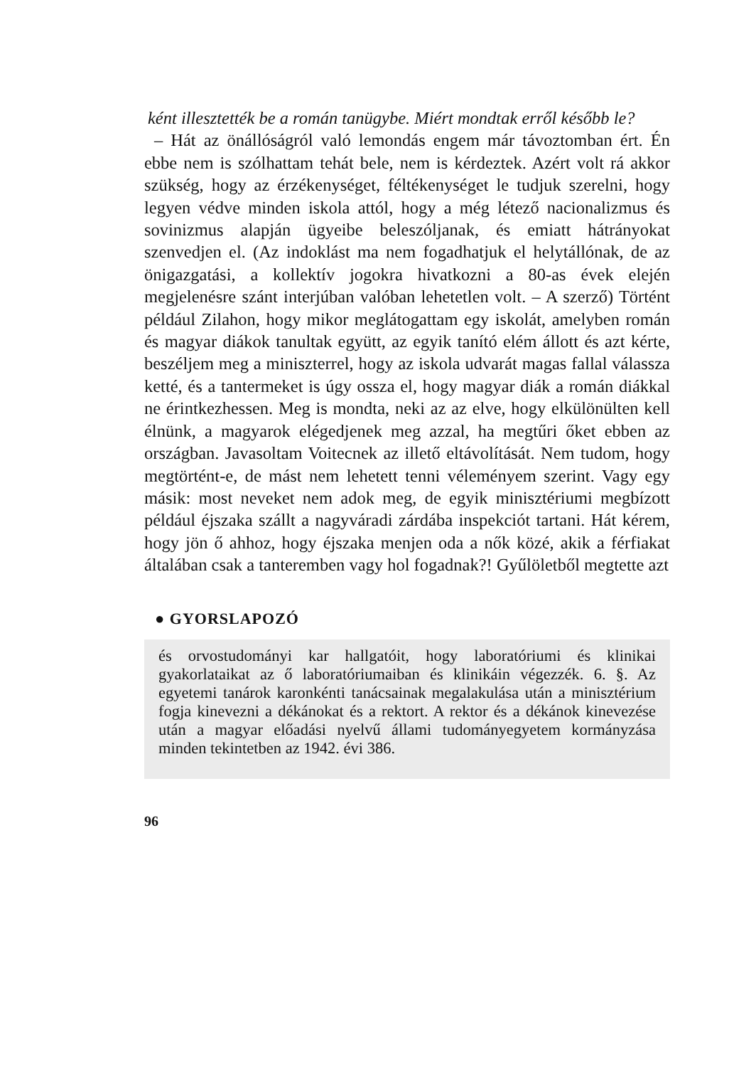ként illesztették be a román tanügybe. Miért mondtak erről ké­sőbb le?
– Hát az önállóságról való lemondás engem már távoztomban ért. Én ebbe nem is szólhattam tehát bele, nem is kérdeztek. Azért volt rá akkor szükség, hogy az érzékenységet, féltékenységet le tudjuk szerelni, hogy legyen védve minden iskola attól, hogy a még létező nacionalizmus és sovinizmus alapján ügyeibe beleszóljanak, és emiatt hátrányokat szenvedjen el. (Az indoklást ma nem fogadhat­juk el helytállónak, de az önigazgatási, a kollektív jogokra hivat­kozni a 80-as évek elején megjelenésre szánt interjúban valóban le­hetetlen volt. – A szerző) Történt például Zilahon, hogy mikor meglátogattam egy iskolát, amelyben román és magyar diákok ta­nultak együtt, az egyik tanító elém állott és azt kérte, beszéljem meg a miniszterrel, hogy az iskola udvarát magas fallal válassza ketté, és a tantermeket is úgy ossza el, hogy magyar diák a román diákkal ne érintkezhessen. Meg is mondta, neki az az elve, hogy el­különülten kell élnünk, a magyarok elégedjenek meg azzal, ha megtűri őket ebben az országban. Javasoltam Voitecnek az illető eltávolítását. Nem tudom, hogy megtörtént-e, de mást nem lehetett tenni véleményem szerint. Vagy egy másik: most neveket nem adok meg, de egyik minisztériumi megbízott például éjszaka szállt a nagyváradi zárdába inspekciót tartani. Hát kérem, hogy jön ő ah­hoz, hogy éjszaka menjen oda a nők közé, akik a férfiakat általában csak a tanteremben vagy hol fogadnak?! Gyűlöletből megtette azt
● GYORSLAPOZÓ
és orvostudományi kar hallgatóit, hogy laboratóriumi és klinikai gyakorlataikat az ő laboratóriumaiban és klinikáin végezzék. 6. §. Az egyetemi tanárok karonkénti tanácsainak megalakulása után a minisztérium fogja kinevezni a dékánokat és a rektort. A rektor és a dékánok kinevezése után a magyar előadási nyelvű állami tudo­mányegyetem kormányzása minden tekintetben az 1942. évi 386.
96